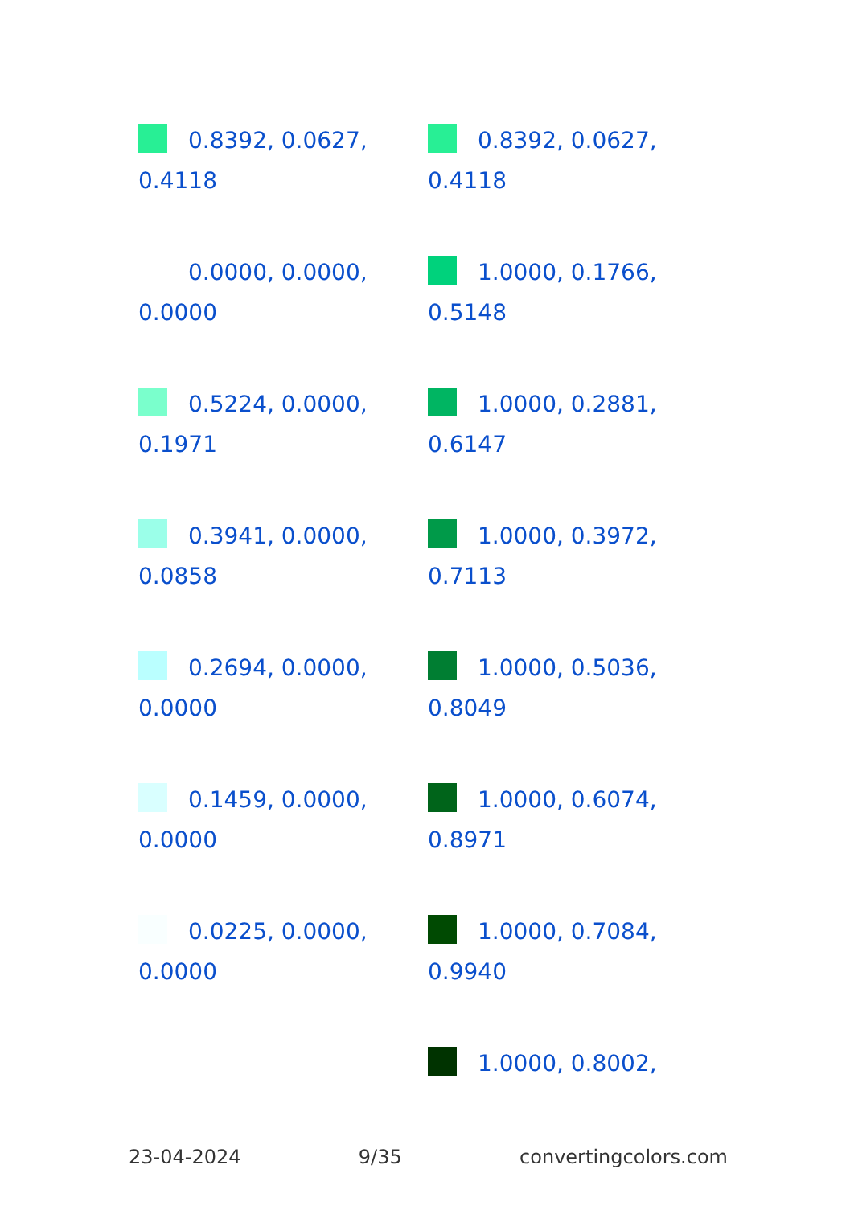0.8392, 0.0627, 0.4118
0.0000, 0.0000, 0.0000
0.5224, 0.0000, 0.1971
0.3941, 0.0000, 0.0858
0.2694, 0.0000, 0.0000
0.1459, 0.0000, 0.0000
0.0225, 0.0000, 0.0000
0.8392, 0.0627, 0.4118
1.0000, 0.1766, 0.5148
1.0000, 0.2881, 0.6147
1.0000, 0.3972, 0.7113
1.0000, 0.5036, 0.8049
1.0000, 0.6074, 0.8971
1.0000, 0.7084, 0.9940
1.0000, 0.8002,
23-04-2024 9/35 convertingcolors.com